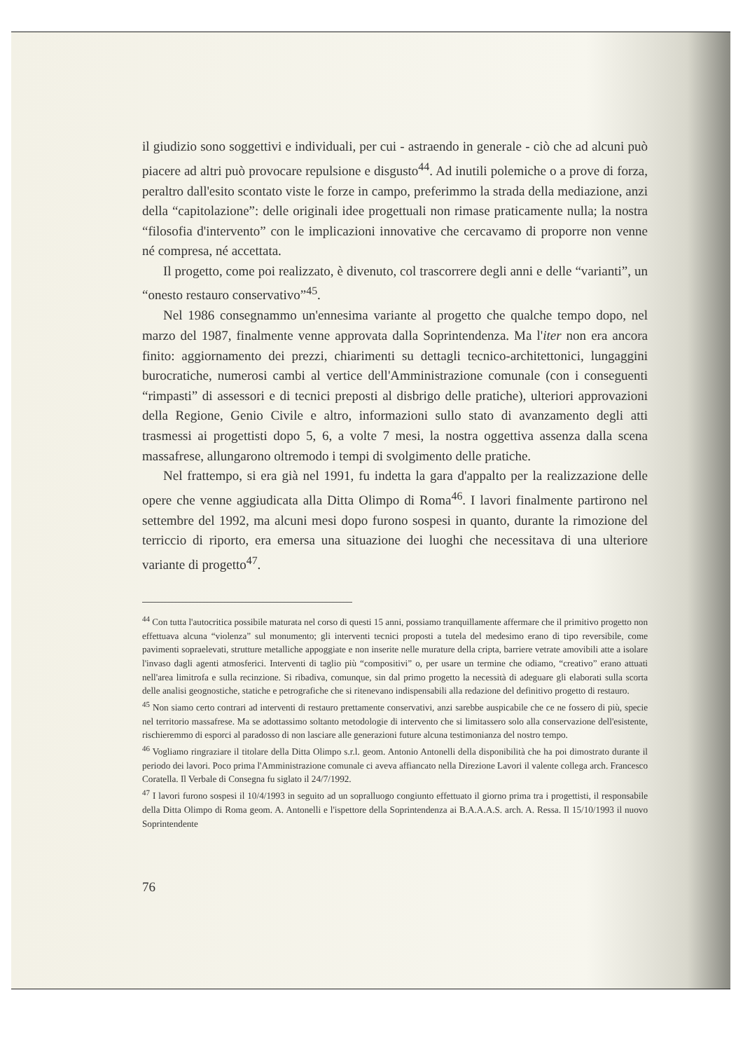il giudizio sono soggettivi e individuali, per cui - astraendo in generale - ciò che ad alcuni può piacere ad altri può provocare repulsione e disgusto<sup>44</sup>. Ad inutili polemiche o a prove di forza, peraltro dall'esito scontato viste le forze in campo, preferimmo la strada della mediazione, anzi della “capitolazione”: delle originali idee progettuali non rimase praticamente nulla; la nostra “filosofia d'intervento” con le implicazioni innovative che cercavamo di proporre non venne né compresa, né accettata.
Il progetto, come poi realizzato, è divenuto, col trascorrere degli anni e delle “varianti”, un “onesto restauro conservativo”<sup>45</sup>.
Nel 1986 consegnammo un'ennesima variante al progetto che qualche tempo dopo, nel marzo del 1987, finalmente venne approvata dalla Soprintendenza. Ma l'iter non era ancora finito: aggiornamento dei prezzi, chiarimenti su dettagli tecnico-architettonici, lungaggini burocratiche, numerosi cambi al vertice dell'Amministrazione comunale (con i conseguenti “rimpasti” di assessori e di tecnici preposti al disbrigo delle pratiche), ulteriori approvazioni della Regione, Genio Civile e altro, informazioni sullo stato di avanzamento degli atti trasmessi ai progettisti dopo 5, 6, a volte 7 mesi, la nostra oggettiva assenza dalla scena massafrese, allungarono oltremodo i tempi di svolgimento delle pratiche.
Nel frattempo, si era già nel 1991, fu indetta la gara d'appalto per la realizzazione delle opere che venne aggiudicata alla Ditta Olimpo di Roma<sup>46</sup>. I lavori finalmente partirono nel settembre del 1992, ma alcuni mesi dopo furono sospesi in quanto, durante la rimozione del terriccio di riporto, era emersa una situazione dei luoghi che necessitava di una ulteriore variante di progetto<sup>47</sup>.
<sup>44</sup> Con tutta l'autocritica possibile maturata nel corso di questi 15 anni, possiamo tranquillamente affermare che il primitivo progetto non effettuava alcuna “violenza” sul monumento; gli interventi tecnici proposti a tutela del medesimo erano di tipo reversibile, come pavimenti sopraelevati, strutture metalliche appoggiate e non inserite nelle murature della cripta, barriere vetrate amovibili atte a isolare l'invaso dagli agenti atmosferici. Interventi di taglio più “compositivi” o, per usare un termine che odiamo, “creativo” erano attuati nell'area limitrofa e sulla recinzione. Si ribadiva, comunque, sin dal primo progetto la necessità di adeguare gli elaborati sulla scorta delle analisi geognostiche, statiche e petrografiche che si ritenevano indispensabili alla redazione del definitivo progetto di restauro.
<sup>45</sup> Non siamo certo contrari ad interventi di restauro prettamente conservativi, anzi sarebbe auspicabile che ce ne fossero di più, specie nel territorio massafrese. Ma se adottassimo soltanto metodologie di intervento che si limitassero solo alla conservazione dell'esistente, rischieremmo di esporci al paradosso di non lasciare alle generazioni future alcuna testimonianza del nostro tempo.
<sup>46</sup> Vogliamo ringraziare il titolare della Ditta Olimpo s.r.l. geom. Antonio Antonelli della disponibilità che ha poi dimostrato durante il periodo dei lavori. Poco prima l'Amministrazione comunale ci aveva affiancato nella Direzione Lavori il valente collega arch. Francesco Coratella. Il Verbale di Consegna fu siglato il 24/7/1992.
<sup>47</sup> I lavori furono sospesi il 10/4/1993 in seguito ad un sopralluogo congiunto effettuato il giorno prima tra i progettisti, il responsabile della Ditta Olimpo di Roma geom. A. Antonelli e l'ispettore della Soprintendenza ai B.A.A.A.S. arch. A. Ressa. Il 15/10/1993 il nuovo Soprintendente
76